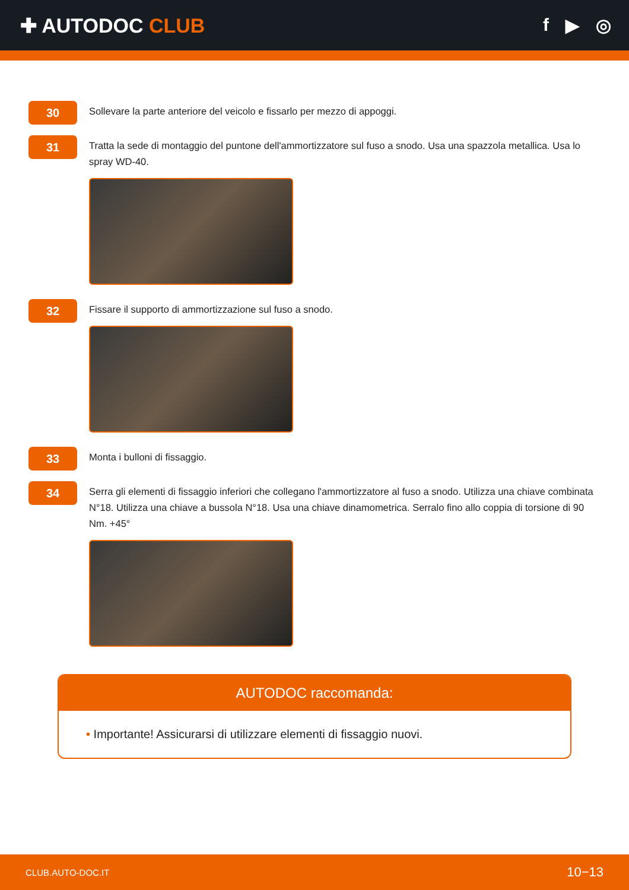✚ AUTODOC CLUB f ▶ ◎
30
Sollevare la parte anteriore del veicolo e fissarlo per mezzo di appoggi.
31
Tratta la sede di montaggio del puntone dell'ammortizzatore sul fuso a snodo. Usa una spazzola metallica. Usa lo spray WD-40.
32
Fissare il supporto di ammortizzazione sul fuso a snodo.
33
Monta i bulloni di fissaggio.
34
Serra gli elementi di fissaggio inferiori che collegano l'ammortizzatore al fuso a snodo. Utilizza una chiave combinata N°18. Utilizza una chiave a bussola N°18. Usa una chiave dinamometrica. Serralo fino allo coppia di torsione di 90 Nm. +45°
AUTODOC raccomanda:
• Importante! Assicurarsi di utilizzare elementi di fissaggio nuovi.
CLUB.AUTO-DOC.IT 10−13